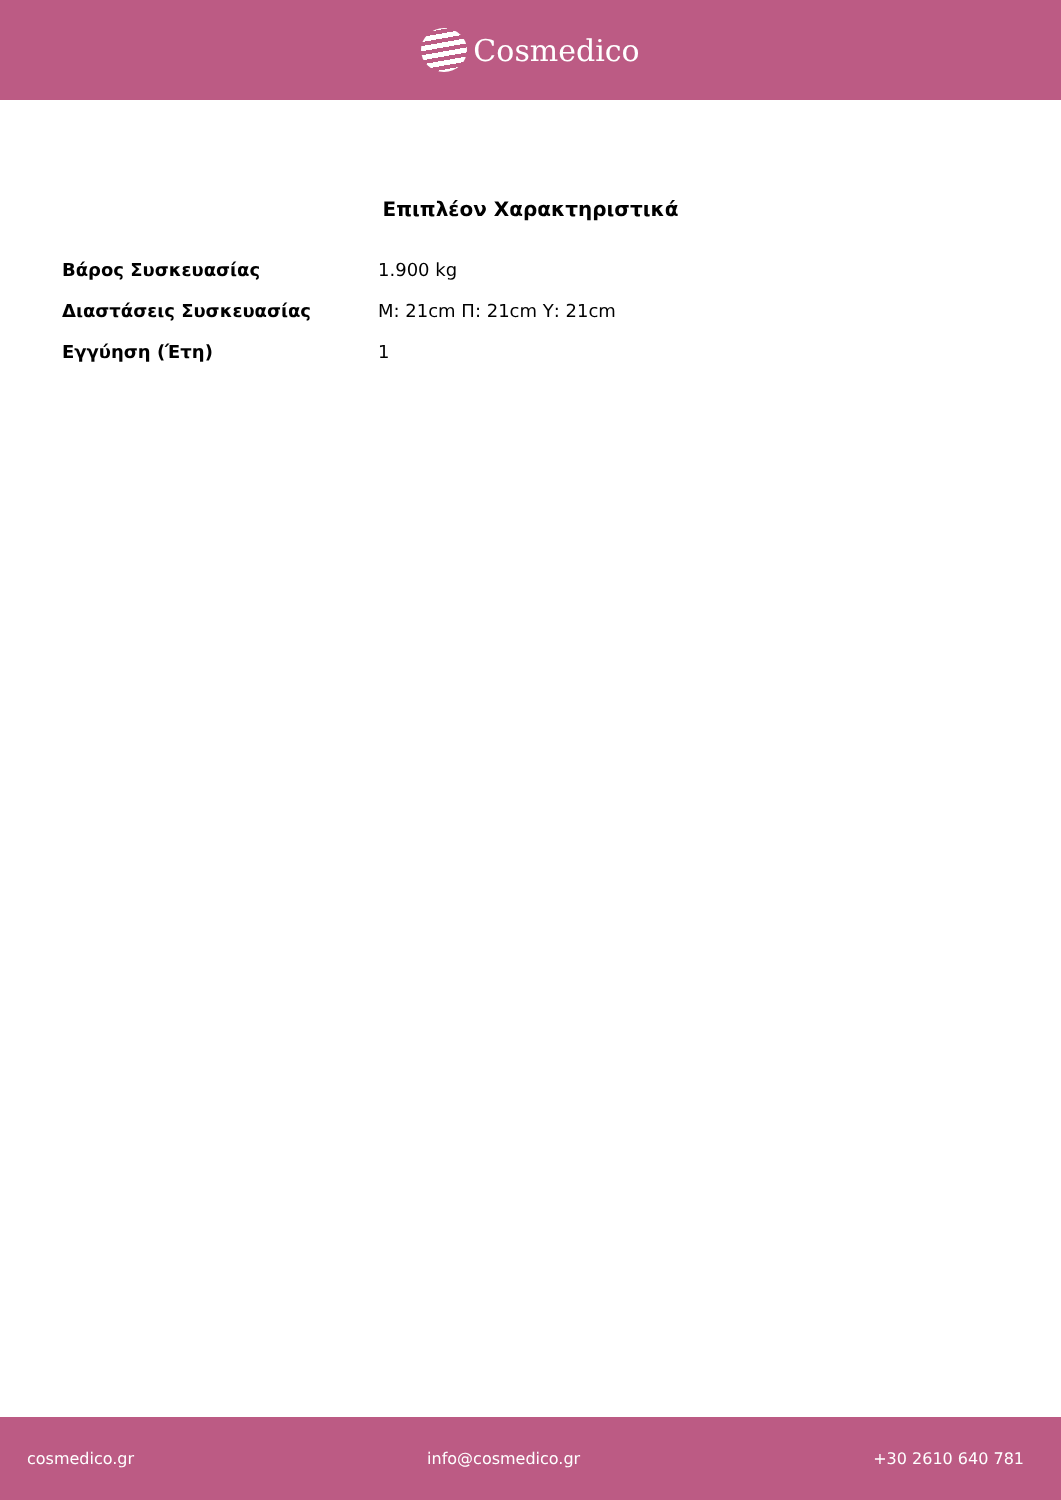Cosmedico
Επιπλέον Χαρακτηριστικά
| Βάρος Συσκευασίας | 1.900 kg |
| Διαστάσεις Συσκευασίας | Μ: 21cm Π: 21cm Υ: 21cm |
| Εγγύηση (Έτη) | 1 |
cosmedico.gr info@cosmedico.gr +30 2610 640 781